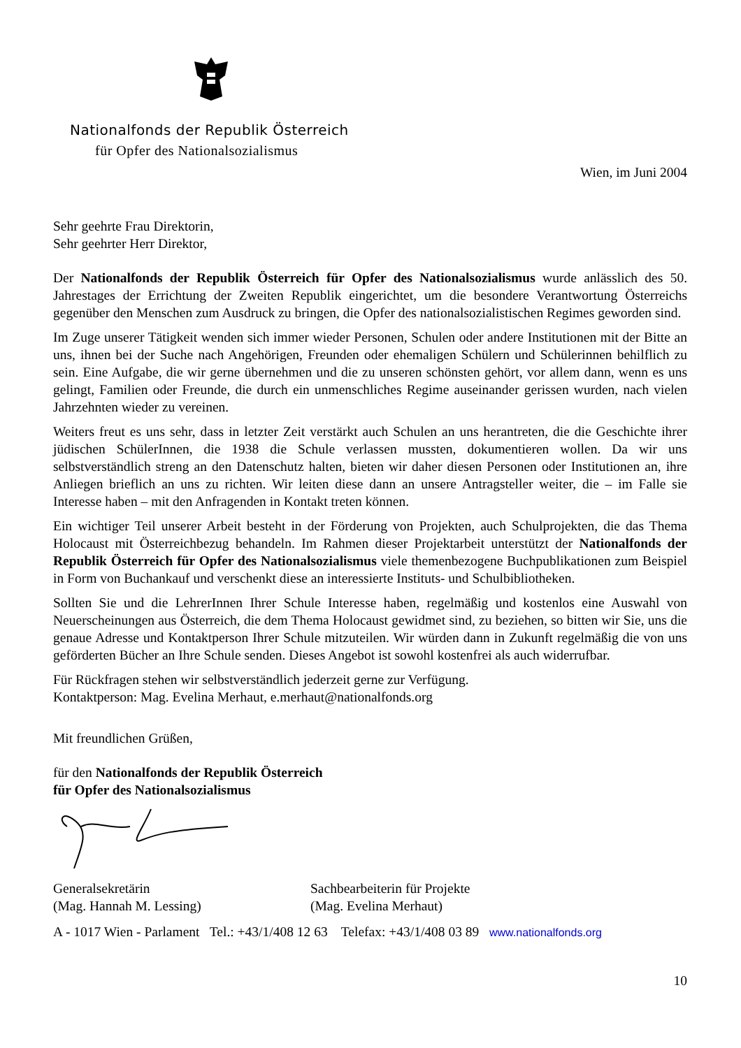Nationalfonds der Republik Österreich
für Opfer des Nationalsozialismus
Wien, im Juni 2004
Sehr geehrte Frau Direktorin,
Sehr geehrter Herr Direktor,
Der Nationalfonds der Republik Österreich für Opfer des Nationalsozialismus wurde anlässlich des 50. Jahrestages der Errichtung der Zweiten Republik eingerichtet, um die besondere Verantwortung Österreichs gegenüber den Menschen zum Ausdruck zu bringen, die Opfer des nationalsozialistischen Regimes geworden sind.
Im Zuge unserer Tätigkeit wenden sich immer wieder Personen, Schulen oder andere Institutionen mit der Bitte an uns, ihnen bei der Suche nach Angehörigen, Freunden oder ehemaligen Schülern und Schülerinnen behilflich zu sein. Eine Aufgabe, die wir gerne übernehmen und die zu unseren schönsten gehört, vor allem dann, wenn es uns gelingt, Familien oder Freunde, die durch ein unmenschliches Regime auseinander gerissen wurden, nach vielen Jahrzehnten wieder zu vereinen.
Weiters freut es uns sehr, dass in letzter Zeit verstärkt auch Schulen an uns herantreten, die die Geschichte ihrer jüdischen SchülerInnen, die 1938 die Schule verlassen mussten, dokumentieren wollen. Da wir uns selbstverständlich streng an den Datenschutz halten, bieten wir daher diesen Personen oder Institutionen an, ihre Anliegen brieflich an uns zu richten. Wir leiten diese dann an unsere Antragsteller weiter, die – im Falle sie Interesse haben – mit den Anfragenden in Kontakt treten können.
Ein wichtiger Teil unserer Arbeit besteht in der Förderung von Projekten, auch Schulprojekten, die das Thema Holocaust mit Österreichbezug behandeln. Im Rahmen dieser Projektarbeit unterstützt der Nationalfonds der Republik Österreich für Opfer des Nationalsozialismus viele themenbezogene Buchpublikationen zum Beispiel in Form von Buchankauf und verschenkt diese an interessierte Instituts- und Schulbibliotheken.
Sollten Sie und die LehrerInnen Ihrer Schule Interesse haben, regelmäßig und kostenlos eine Auswahl von Neuerscheinungen aus Österreich, die dem Thema Holocaust gewidmet sind, zu beziehen, so bitten wir Sie, uns die genaue Adresse und Kontaktperson Ihrer Schule mitzuteilen. Wir würden dann in Zukunft regelmäßig die von uns geförderten Bücher an Ihre Schule senden. Dieses Angebot ist sowohl kostenfrei als auch widerrufbar.
Für Rückfragen stehen wir selbstverständlich jederzeit gerne zur Verfügung.
Kontaktperson: Mag. Evelina Merhaut, e.merhaut@nationalfonds.org
Mit freundlichen Grüßen,
für den Nationalfonds der Republik Österreich
für Opfer des Nationalsozialismus
Generalsekretärin
(Mag. Hannah M. Lessing)
Sachbearbeiterin für Projekte
(Mag. Evelina Merhaut)
A - 1017 Wien - Parlament Tel.: +43/1/408 12 63 Telefax: +43/1/408 03 89 www.nationalfonds.org
10